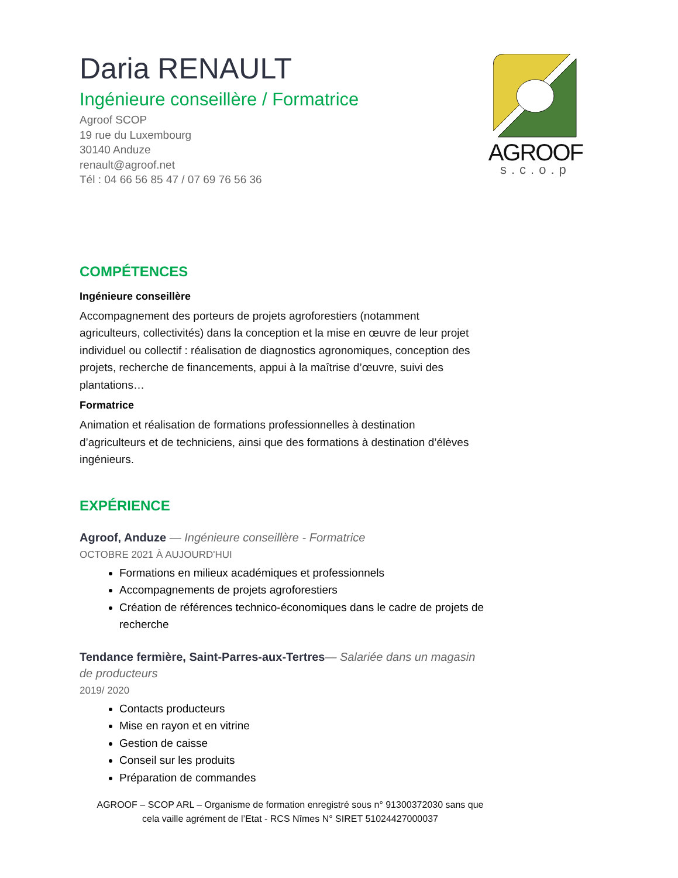Daria RENAULT
Ingénieure conseillère / Formatrice
Agroof SCOP
19 rue du Luxembourg
30140 Anduze
renault@agroof.net
Tél : 04 66 56 85 47 / 07 69 76 56 36
AGROOF
s.c.o.p
COMPÉTENCES
Ingénieure conseillère
Accompagnement des porteurs de projets agroforestiers (notamment agriculteurs, collectivités) dans la conception et la mise en œuvre de leur projet individuel ou collectif : réalisation de diagnostics agronomiques, conception des projets, recherche de financements, appui à la maîtrise d’œuvre, suivi des plantations…
Formatrice
Animation et réalisation de formations professionnelles à destination d’agriculteurs et de techniciens, ainsi que des formations à destination d’élèves ingénieurs.
EXPÉRIENCE
Agroof, Anduze — Ingénieure conseillère - Formatrice
OCTOBRE 2021 À AUJOURD'HUI
Formations en milieux académiques et professionnels
Accompagnements de projets agroforestiers
Création de références technico-économiques dans le cadre de projets de recherche
Tendance fermière, Saint-Parres-aux-Tertres— Salariée dans un magasin de producteurs
2019/ 2020
Contacts producteurs
Mise en rayon et en vitrine
Gestion de caisse
Conseil sur les produits
Préparation de commandes
AGROOF – SCOP ARL – Organisme de formation enregistré sous n° 91300372030 sans que cela vaille agrément de l’Etat - RCS Nîmes N° SIRET 51024427000037